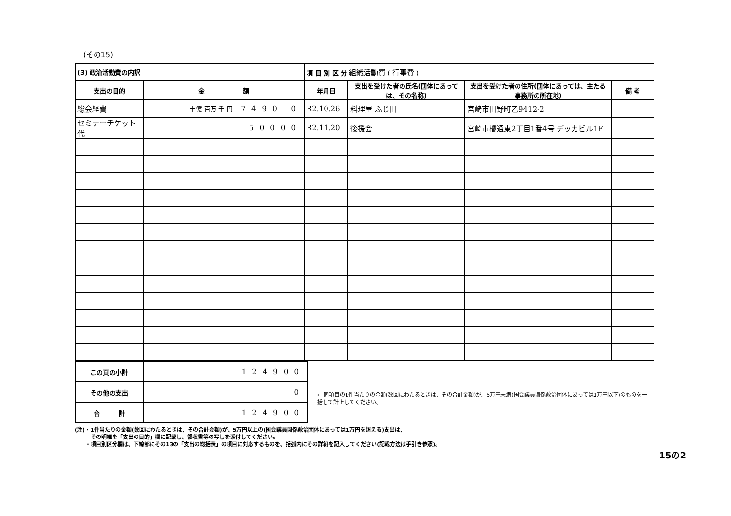(その15)
| (3) 政治活動費の内訳 | | 項 目 別 区 分 組織活動費 ( 行事費 ) | | | |
| 支出の目的 | 金 額 | 年月日 | 支出を受けた者の氏名(団体にあっては、その名称) | 支出を受けた者の住所(団体にあっては、主たる事務所の所在地) | 備 考 |
| 総会経費 | 十億 百万 千 円 7490 0 | R2.10.26 | 料理屋 ふじ田 | 宮崎市田野町乙9412-2 | |
| セミナーチケット代 | 50000 | R2.11.20 | 後援会 | 宮崎市橘通東2丁目1番4号 デッカビル1F | |
| この頁の小計 | 124900 |
| その他の支出 | 0 |
| 合 計 | 124900 |
← 同項目の1件当たりの金額(数回にわたるときは、その合計金額)が、5万円未満(国会議員関係政治団体にあっては1万円以下)のものを一括して計上してください。
(注)・1件当たりの金額(数回にわたるときは、その合計金額)が、5万円以上の(国会議員関係政治団体にあっては1万円を超える)支出は、
　　　その明細を「支出の目的」欄に記載し、領収書等の写しを添付してください。
　　・項目別区分欄は、下線部にその13の「支出の総括表」の項目に対応するものを、括弧内にその詳細を記入してください(記載方法は手引き参照)。
15の2